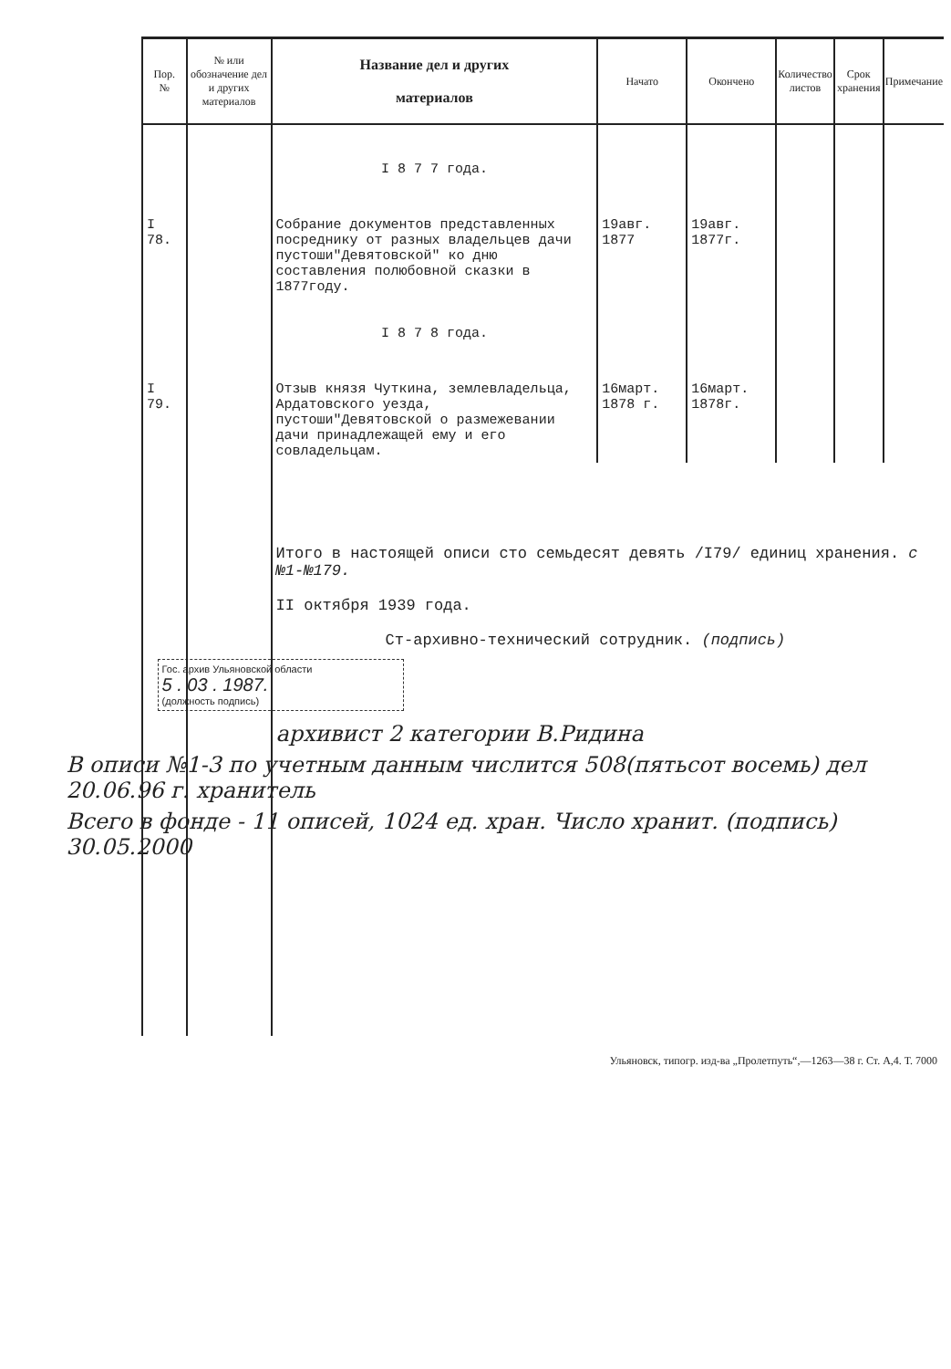| Пор. № | № или обозначение дел и других материалов | Название дел и других материалов | Начато | Окончено | Количество листов | Срок хранения | Примечание |
| --- | --- | --- | --- | --- | --- | --- | --- |
| | | I 8 7 7 года. | | | | | |
| I 78. | | Собрание документов представленных посреднику от разных владельцев дачи пустоши"Девятовской" ко дню составления полюбовной сказки в 1877году. | 19авг. 1877 | 19авг. 1877г. | | | |
| | | I 8 7 8 года. | | | | | |
| I 79. | | Отзыв князя Чуткина, землевладельца, Ардатовского уезда, пустоши"Девятовской о размежевании дачи принадлежащей ему и его совладельцам. | 16март. 1878 г. | 16март. 1878г. | | | |
| | | Итого в настоящей описи сто семьдесят девять /I79/ единиц хранения. с №1-№179. II октября 1939 года. Ст-архивно-технический сотрудник. (подпись) Гос. архив Ульяновской области 5 . 03 . 1987. (должность подпись) архивист 2 категории В.Ридина В описи №1-3 по учетным данным числится 508(пятьсот восемь) дел 20.06.96 г. хранитель Всего в фонде - 11 описей, 1024 ед. хран. Число хранит. (подпись) 30.05.2000 | | | | | |
Ульяновск, типогр. изд-ва „Пролетпуть“,—1263—38 г. Ст. А,4. Т. 7000